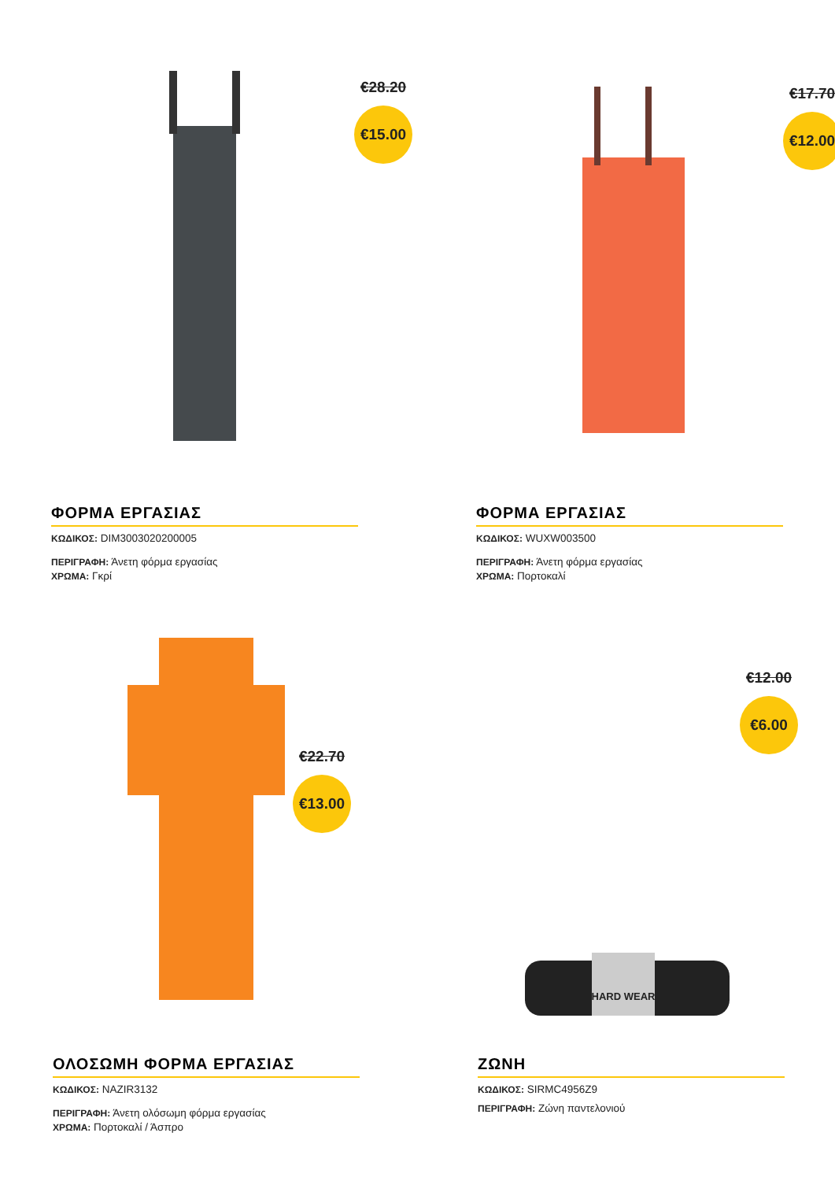€28.20
€15.00
ΦΟΡΜΑ ΕΡΓΑΣΙΑΣ
ΚΩΔΙΚΟΣ: DIM3003020200005
ΠΕΡΙΓΡΑΦΗ: Άνετη φόρμα εργασίας
ΧΡΩΜΑ: Γκρί
€17.70
€12.00
ΦΟΡΜΑ ΕΡΓΑΣΙΑΣ
ΚΩΔΙΚΟΣ: WUXW003500
ΠΕΡΙΓΡΑΦΗ: Άνετη φόρμα εργασίας
ΧΡΩΜΑ: Πορτοκαλί
€22.70
€13.00
ΟΛΟΣΩΜΗ ΦΟΡΜΑ ΕΡΓΑΣΙΑΣ
ΚΩΔΙΚΟΣ: NAZIR3132
ΠΕΡΙΓΡΑΦΗ: Άνετη ολόσωμη φόρμα εργασίας
ΧΡΩΜΑ: Πορτοκαλί / Άσπρο
HARD WEAR
€12.00
€6.00
ΖΩΝΗ
ΚΩΔΙΚΟΣ: SIRMC4956Z9
ΠΕΡΙΓΡΑΦΗ: Ζώνη παντελονιού